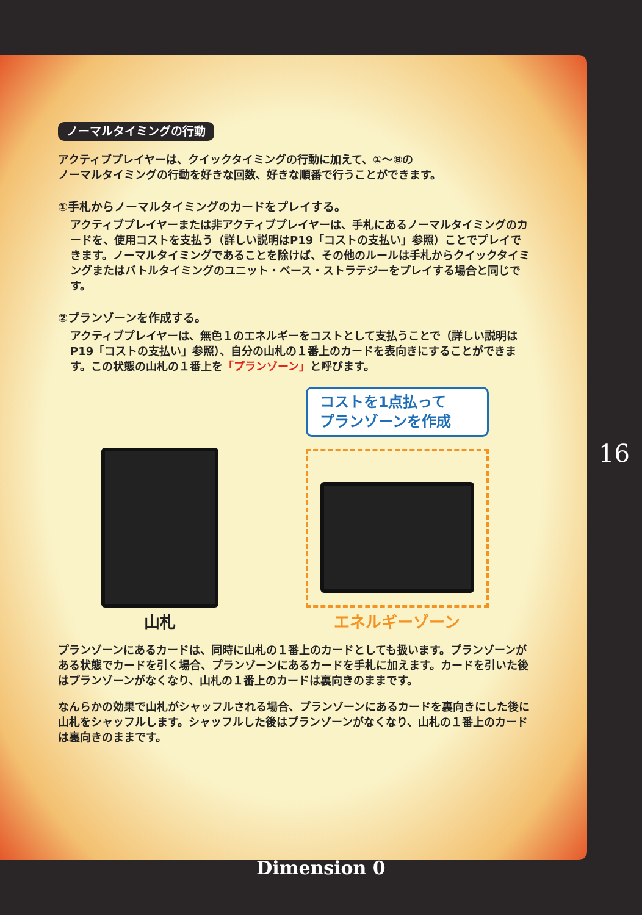ノーマルタイミングの行動
アクティブプレイヤーは、クイックタイミングの行動に加えて、①～⑧の
ノーマルタイミングの行動を好きな回数、好きな順番で行うことができます。
①手札からノーマルタイミングのカードをプレイする。
アクティブプレイヤーまたは非アクティブプレイヤーは、手札にあるノーマルタイミングのカードを、使用コストを支払う（詳しい説明はP19「コストの支払い」参照）ことでプレイできます。ノーマルタイミングであることを除けば、その他のルールは手札からクイックタイミングまたはバトルタイミングのユニット・ベース・ストラテジーをプレイする場合と同じです。
②プランゾーンを作成する。
アクティブプレイヤーは、無色１のエネルギーをコストとして支払うことで（詳しい説明はP19「コストの支払い」参照）、自分の山札の１番上のカードを表向きにすることができます。この状態の山札の１番上を「プランゾーン」と呼びます。
山札
コストを1点払って
プランゾーンを作成
エネルギーゾーン
プランゾーンにあるカードは、同時に山札の１番上のカードとしても扱います。プランゾーンがある状態でカードを引く場合、プランゾーンにあるカードを手札に加えます。カードを引いた後はプランゾーンがなくなり、山札の１番上のカードは裏向きのままです。
なんらかの効果で山札がシャッフルされる場合、プランゾーンにあるカードを裏向きにした後に山札をシャッフルします。シャッフルした後はプランゾーンがなくなり、山札の１番上のカードは裏向きのままです。
16
Dimension 0